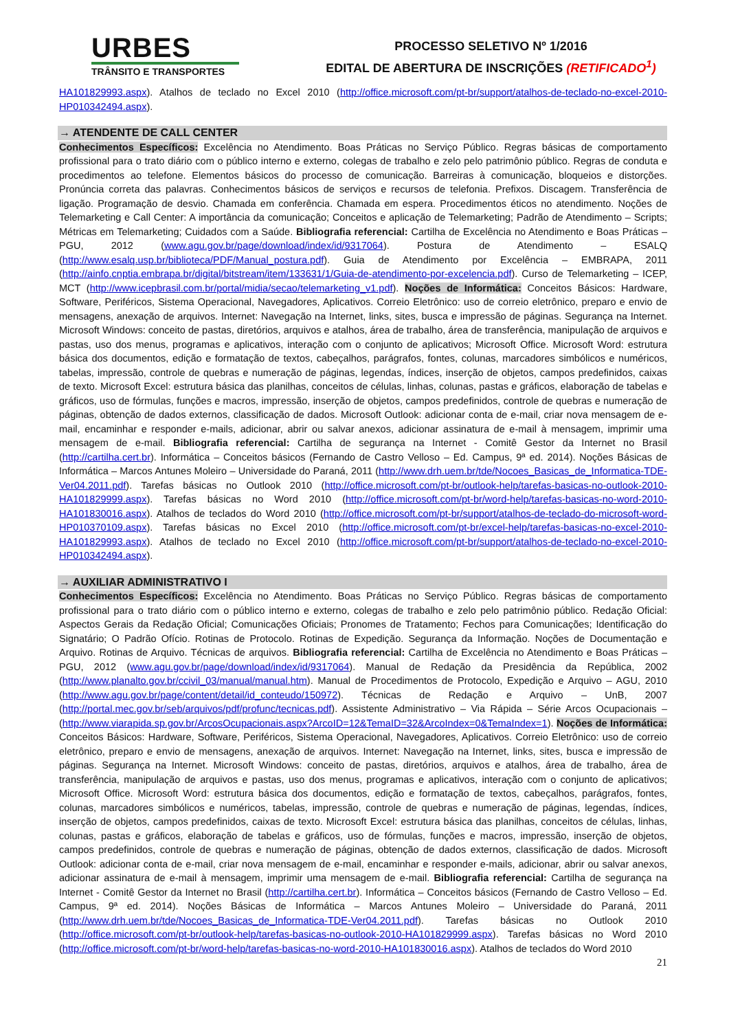URBES
TRÂNSITO E TRANSPORTES
PROCESSO SELETIVO Nº 1/2016
EDITAL DE ABERTURA DE INSCRIÇÕES (RETIFICADO<sup>1</sup>)
HA101829993.aspx). Atalhos de teclado no Excel 2010 (http://office.microsoft.com/pt-br/support/atalhos-de-teclado-no-excel-2010-HP010342494.aspx).
→ ATENDENTE DE CALL CENTER
Conhecimentos Específicos: Excelência no Atendimento. Boas Práticas no Serviço Público. Regras básicas de comportamento profissional para o trato diário com o público interno e externo, colegas de trabalho e zelo pelo patrimônio público. Regras de conduta e procedimentos ao telefone. Elementos básicos do processo de comunicação. Barreiras à comunicação, bloqueios e distorções. Pronúncia correta das palavras. Conhecimentos básicos de serviços e recursos de telefonia. Prefixos. Discagem. Transferência de ligação. Programação de desvio. Chamada em conferência. Chamada em espera. Procedimentos éticos no atendimento. Noções de Telemarketing e Call Center: A importância da comunicação; Conceitos e aplicação de Telemarketing; Padrão de Atendimento – Scripts; Métricas em Telemarketing; Cuidados com a Saúde. Bibliografia referencial: Cartilha de Excelência no Atendimento e Boas Práticas – PGU, 2012 (www.agu.gov.br/page/download/index/id/9317064). Postura de Atendimento – ESALQ (http://www.esalq.usp.br/biblioteca/PDF/Manual_postura.pdf). Guia de Atendimento por Excelência – EMBRAPA, 2011 (http://ainfo.cnptia.embrapa.br/digital/bitstream/item/133631/1/Guia-de-atendimento-por-excelencia.pdf). Curso de Telemarketing – ICEP, MCT (http://www.icepbrasil.com.br/portal/midia/secao/telemarketing_v1.pdf). Noções de Informática: Conceitos Básicos: Hardware, Software, Periféricos, Sistema Operacional, Navegadores, Aplicativos. Correio Eletrônico: uso de correio eletrônico, preparo e envio de mensagens, anexação de arquivos. Internet: Navegação na Internet, links, sites, busca e impressão de páginas. Segurança na Internet. Microsoft Windows: conceito de pastas, diretórios, arquivos e atalhos, área de trabalho, área de transferência, manipulação de arquivos e pastas, uso dos menus, programas e aplicativos, interação com o conjunto de aplicativos; Microsoft Office. Microsoft Word: estrutura básica dos documentos, edição e formatação de textos, cabeçalhos, parágrafos, fontes, colunas, marcadores simbólicos e numéricos, tabelas, impressão, controle de quebras e numeração de páginas, legendas, índices, inserção de objetos, campos predefinidos, caixas de texto. Microsoft Excel: estrutura básica das planilhas, conceitos de células, linhas, colunas, pastas e gráficos, elaboração de tabelas e gráficos, uso de fórmulas, funções e macros, impressão, inserção de objetos, campos predefinidos, controle de quebras e numeração de páginas, obtenção de dados externos, classificação de dados. Microsoft Outlook: adicionar conta de e-mail, criar nova mensagem de e-mail, encaminhar e responder e-mails, adicionar, abrir ou salvar anexos, adicionar assinatura de e-mail à mensagem, imprimir uma mensagem de e-mail. Bibliografia referencial: Cartilha de segurança na Internet - Comitê Gestor da Internet no Brasil (http://cartilha.cert.br). Informática – Conceitos básicos (Fernando de Castro Velloso – Ed. Campus, 9ª ed. 2014). Noções Básicas de Informática – Marcos Antunes Moleiro – Universidade do Paraná, 2011 (http://www.drh.uem.br/tde/Nocoes_Basicas_de_Informatica-TDE-Ver04.2011.pdf). Tarefas básicas no Outlook 2010 (http://office.microsoft.com/pt-br/outlook-help/tarefas-basicas-no-outlook-2010-HA101829999.aspx). Tarefas básicas no Word 2010 (http://office.microsoft.com/pt-br/word-help/tarefas-basicas-no-word-2010-HA101830016.aspx). Atalhos de teclados do Word 2010 (http://office.microsoft.com/pt-br/support/atalhos-de-teclado-do-microsoft-word-HP010370109.aspx). Tarefas básicas no Excel 2010 (http://office.microsoft.com/pt-br/excel-help/tarefas-basicas-no-excel-2010-HA101829993.aspx). Atalhos de teclado no Excel 2010 (http://office.microsoft.com/pt-br/support/atalhos-de-teclado-no-excel-2010-HP010342494.aspx).
→ AUXILIAR ADMINISTRATIVO I
Conhecimentos Específicos: Excelência no Atendimento. Boas Práticas no Serviço Público. Regras básicas de comportamento profissional para o trato diário com o público interno e externo, colegas de trabalho e zelo pelo patrimônio público. Redação Oficial: Aspectos Gerais da Redação Oficial; Comunicações Oficiais; Pronomes de Tratamento; Fechos para Comunicações; Identificação do Signatário; O Padrão Ofício. Rotinas de Protocolo. Rotinas de Expedição. Segurança da Informação. Noções de Documentação e Arquivo. Rotinas de Arquivo. Técnicas de arquivos. Bibliografia referencial: Cartilha de Excelência no Atendimento e Boas Práticas – PGU, 2012 (www.agu.gov.br/page/download/index/id/9317064). Manual de Redação da Presidência da República, 2002 (http://www.planalto.gov.br/ccivil_03/manual/manual.htm). Manual de Procedimentos de Protocolo, Expedição e Arquivo – AGU, 2010 (http://www.agu.gov.br/page/content/detail/id_conteudo/150972). Técnicas de Redação e Arquivo – UnB, 2007 (http://portal.mec.gov.br/seb/arquivos/pdf/profunc/tecnicas.pdf). Assistente Administrativo – Via Rápida – Série Arcos Ocupacionais – (http://www.viarapida.sp.gov.br/ArcosOcupacionais.aspx?ArcoID=12&TemaID=32&ArcoIndex=0&TemaIndex=1). Noções de Informática: Conceitos Básicos: Hardware, Software, Periféricos, Sistema Operacional, Navegadores, Aplicativos. Correio Eletrônico: uso de correio eletrônico, preparo e envio de mensagens, anexação de arquivos. Internet: Navegação na Internet, links, sites, busca e impressão de páginas. Segurança na Internet. Microsoft Windows: conceito de pastas, diretórios, arquivos e atalhos, área de trabalho, área de transferência, manipulação de arquivos e pastas, uso dos menus, programas e aplicativos, interação com o conjunto de aplicativos; Microsoft Office. Microsoft Word: estrutura básica dos documentos, edição e formatação de textos, cabeçalhos, parágrafos, fontes, colunas, marcadores simbólicos e numéricos, tabelas, impressão, controle de quebras e numeração de páginas, legendas, índices, inserção de objetos, campos predefinidos, caixas de texto. Microsoft Excel: estrutura básica das planilhas, conceitos de células, linhas, colunas, pastas e gráficos, elaboração de tabelas e gráficos, uso de fórmulas, funções e macros, impressão, inserção de objetos, campos predefinidos, controle de quebras e numeração de páginas, obtenção de dados externos, classificação de dados. Microsoft Outlook: adicionar conta de e-mail, criar nova mensagem de e-mail, encaminhar e responder e-mails, adicionar, abrir ou salvar anexos, adicionar assinatura de e-mail à mensagem, imprimir uma mensagem de e-mail. Bibliografia referencial: Cartilha de segurança na Internet - Comitê Gestor da Internet no Brasil (http://cartilha.cert.br). Informática – Conceitos básicos (Fernando de Castro Velloso – Ed. Campus, 9ª ed. 2014). Noções Básicas de Informática – Marcos Antunes Moleiro – Universidade do Paraná, 2011 (http://www.drh.uem.br/tde/Nocoes_Basicas_de_Informatica-TDE-Ver04.2011.pdf). Tarefas básicas no Outlook 2010 (http://office.microsoft.com/pt-br/outlook-help/tarefas-basicas-no-outlook-2010-HA101829999.aspx). Tarefas básicas no Word 2010 (http://office.microsoft.com/pt-br/word-help/tarefas-basicas-no-word-2010-HA101830016.aspx). Atalhos de teclados do Word 2010
21